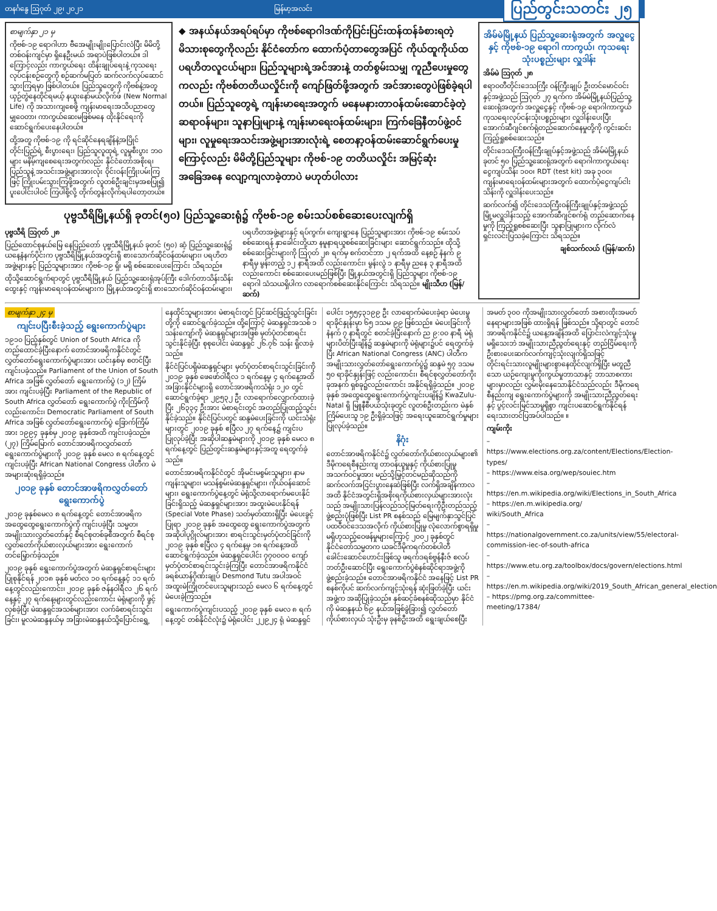တနင်္ဂနွေ ဩဂုတ် ၂၉၊ ၂၀၂၁ မြန်မာ့အလင်း ပြည်တွင်းသတင်း ၂၅
စာမျက်နှာ ၂၁ မှ
ကိုဗစ်-၁၉ ရောဂါဟာ ဗီအေမျိုးမျိုးပြောင်းလဲပြီး မိမိတို့တစ်ဝန်းကျင်မှာ ရှိနေဦးမယ် အရာပဲဖြစ်ပါတယ်။ ဒါကြောင့်လည်း ကာကွယ်ရေး ထိန်းချုပ်ရေးနဲ့ ကုသရေးလုပ်ငန်းစဉ်တွေကို စဉ်ဆက်မပြတ် ဆက်လက်လုပ်ဆောင်သွားကြရမှာ ဖြစ်ပါတယ်။ ပြည်သူတွေကို ကိုဗစ်နဲ့အတူ ယှဉ်တွဲနေထိုင်ရမယ့် နယူးနော်မယ်လိုက်ဖ် (New Normal Life) ကို အသားကျစေဖို့ ကျန်းမာရေးအသိပညာတွေ မျှဝေတာ၊ ကာကွယ်ဆေးမဖြစ်မနေ ထိုးနိုင်ရေးကို ဆောင်ရွက်ပေးနေပါတယ်။
ထို့အတူ ကိုဗစ်-၁၉ ကို ရင်ဆိုင်နေရချိန်နဲ့အပြိုင် တိုင်းပြည်ရဲ့ စီးပွားရေး၊ ပြည်သူလူထုရဲ့ လူမှုစီးပွား ဘဝများ မနိမ့်ကျစေရေးအတွက်လည်း နိုင်ငံတော်အစိုးရ၊ ပြည်သူနဲ့ အသင်းအဖွဲ့များအားလုံး ဝိုင်းဝန်းကြိုးပမ်းကြဖြင့် ကြိုးပမ်းသွားကြဖို့အတွက် လူတစ်ဦးချင်းမှအစပြု၍ ပူးပေါင်းပါဝင် ကြပါစို့လို့ တိုက်တွန်းလိုက်ရပါတော့တယ်။
◆ အနယ်နယ်အရပ်ရပ်မှာ ကိုဗစ်ရောဂါဒဏ်ကိုပြင်းပြင်းထန်ထန်ခံစားရတဲ့ မိသားစုတွေကိုလည်း နိုင်ငံတော်က ထောက်ပံ့တာတွေအပြင် ကိုယ်ထူကိုယ်ထ ပရဟိတလူငယ်များ၊ ပြည်သူများရဲ့အင်အားနဲ့ တတ်စွမ်းသမျှ ကူညီပေးမှုတွေကလည်း ကိုဗစ်တတိယလှိုင်းကို ကျော်ဖြတ်ဖို့အတွက် အင်အားတွေပဲဖြစ်ခဲ့ရပါတယ်။ ပြည်သူတွေရဲ့ ကျန်းမာရေးအတွက် မနေမနားတာဝန်ထမ်းဆောင်ခဲ့တဲ့ ဆရာဝန်များ၊ သူနာပြုများနဲ့ ကျန်းမာရေးဝန်ထမ်းများ၊ ကြက်ခြေနီတပ်ဖွဲ့ဝင်များ၊ လူမှုရေးအသင်းအဖွဲ့များအားလုံးရဲ့ စေတနာ့ဝန်ထမ်းဆောင်ရွက်ပေးမှုကြောင့်လည်း မိမိတို့ပြည်သူများ ကိုဗစ်-၁၉ တတိယလှိုင်း အမြင့်ဆုံးအခြေအနေ လျော့ကျလာခဲ့တာပဲ မဟုတ်ပါလား
ပုဗ္ဗသီရိမြို့နယ်ရှိ ခုတင်(၅၀) ပြည်သူ့ဆေးရုံ၌ ကိုဗစ်-၁၉ စမ်းသပ်စစ်ဆေးပေးလျက်ရှိ
ပုဗ္ဗသီရိ ဩဂုတ် ၂၈
ပြည်ထောင်စုနယ်မြေ နေပြည်တော် ပုဗ္ဗသီရိမြို့နယ် ခုတင် (၅၀) ဆံ့ ပြည်သူ့ဆေးရုံ၌ ယနေ့နံနက်ပိုင်းက ပုဗ္ဗသီရိမြို့နယ်အတွင်းရှိ စားသောက်ဆိုင်ဝန်ထမ်းများ၊ ပရဟိတအဖွဲ့များနှင့် ပြည်သူများအား ကိုဗစ်-၁၉ ရှိ၊ မရှိ စစ်ဆေးပေးကြောင်း သိရသည်။
ထိုသို့ဆောင်ရွက်ရာတွင် ပုဗ္ဗသီရိမြို့နယ် ပြည်သူ့ဆေးရုံအုပ်ကြီး ဒေါက်တာသိန်းသိန်းထွေးနှင့် ကျန်းမာရေးဝန်ထမ်းများက မြို့နယ်အတွင်းရှိ စားသောက်ဆိုင်ဝန်ထမ်းများ၊ ပရဟိတအဖွဲ့များနှင့် ရပ်ကွက်၊ ကျေးရွာနေ ပြည်သူများအား ကိုဗစ်-၁၉ စမ်းသပ်စစ်ဆေးရန် နှာခေါင်းတို့ယာ နမူနာရယူစစ်ဆေးခြင်းများ ဆောင်ရွက်သည်။ ထိုသို့စစ်ဆေးခြင်းများကို ဩဂုတ် ၂၈ ရက်မှ စက်တင်ဘာ ၂ ရက်အထိ နေ့စဉ် နံနက် ၉ နာရီမှ မွန်းတည့် ၁၂ နာရီအထိ လည်းကောင်း၊ မွန်းလွဲ ၁ နာရီမှ ညနေ ၃ နာရီအထိ လည်းကောင်း စစ်ဆေးပေးမည်ဖြစ်ပြီး မြို့နယ်အတွင်းရှိ ပြည်သူများ ကိုဗစ်-၁၉ ရောဂါ သံသယရှိပါက လာရောက်စစ်ဆေးနိုင်ကြောင်း သိရသည်။ မျိုးသီဟ (မြန်/ဆက်)
အိမ်မဲမြို့နယ် ပြည်သူ့ဆေးရုံအတွက် အလှူငွေနှင့် ကိုဗစ်-၁၉ ရောဂါ ကာကွယ်၊ ကုသရေးသုံးပစ္စည်းများ လှူဒါန်း
အိမ်မဲ ဩဂုတ် ၂၈
ဧရာဝတီတိုင်းဒေသကြီး ဝန်ကြီးချုပ် ဦးတင်မောင်ဝင်းနှင့်အဖွဲ့သည် ဩဂုတ် ၂၇ ရက်က အိမ်မဲမြို့နယ်ပြည်သူ့ဆေးရုံအတွက် အလှူငွေနှင့် ကိုဗစ်-၁၉ ရောဂါကာကွယ်ကုသရေးလုပ်ငန်းသုံးပစ္စည်းများ လှူဒါန်းပေးပြီး အောက်ဆီဂျင်စက်ရုံတည်ဆောက်နေမှုတို့ကို ကွင်းဆင်းကြည့်ရှုစစ်ဆေးသည်။
တိုင်းဒေသကြီးဝန်ကြီးချုပ်နှင့်အဖွဲ့သည် အိမ်မဲမြို့နယ် ခုတင် ၅၀ ပြည်သူ့ဆေးရုံအတွက် ရောဂါကာကွယ်ရေးငွေကျပ်သိန်း ၁၀၀၊ RDT (test kit) အခု ၃၀၀၊ ကျန်းမာရေးဝန်ထမ်းများအတွက် ထောက်ပံ့ငွေကျပ်ငါးသိန်းကို လှူဒါန်းပေးသည်။
ဆက်လက်၍ တိုင်းဒေသကြီးဝန်ကြီးချုပ်နှင့်အဖွဲ့သည် မြို့မလှူဒါန်းသည့် အောက်ဆီဂျင်စက်ရုံ တည်ဆောက်နေမှုကို ကြည့်ရှုစစ်ဆေးပြီး သူနာပြုများက လိုက်လံရှင်းလင်းပြသခဲ့ကြောင်း သိရသည်။
ချစ်သက်လယ် (မြန်/ဆက်)
စာမျက်နှာ ၂၄ မှ
ကျင်းပပြီးစီးခဲ့သည့် ရွေးကောက်ပွဲများ
၁၉၁၀ ပြည့်နှစ်တွင် Union of South Africa ကို တည်ထောင်ခဲ့ပြီးနောက် တောင်အာဖရိကနိုင်ငံတွင် လွှတ်တော်ရွေးကောက်ပွဲများအား ယင်းနှစ်မှ စတင်ပြီး ကျင်းပခဲ့သည်။ Parliament of the Union of South Africa အဖြစ် လွှတ်တော် ရွေးကောက်ပွဲ (၁၂) ကြိမ်အား ကျင်းပခဲ့ပြီး Parliament of the Republic of South Africa လွှတ်တော် ရွေးကောက်ပွဲ ကိုးကြိမ်ကိုလည်းကောင်း၊ Democratic Parliament of South Africa အဖြစ် လွှတ်တော်ရွေးကောက်ပွဲ ခြောက်ကြိမ်အား ၁၉၉၄ ခုနှစ်မှ ၂၀၁၉ ခုနှစ်အထိ ကျင်းပခဲ့သည်။ (၂၇) ကြိမ်မြောက် တောင်အာဖရိကလွှတ်တော် ရွေးကောက်ပွဲများကို ၂၀၁၉ ခုနှစ် မေလ ၈ ရက်နေ့တွင် ကျင်းပခဲ့ပြီး African National Congress ပါတီက မဲအများဆုံးရရှိခဲ့သည်။
၂၀၁၉ ခုနှစ် တောင်အာဖရိကလွှတ်တော် ရွေးကောက်ပွဲ
၂၀၁၉ ခုနှစ်မေလ ၈ ရက်နေ့တွင် တောင်အာဖရိက အထွေထွေရွေးကောက်ပွဲကို ကျင်းပခဲ့ပြီး သမ္မတ၊ အမျိုးသားလွှတ်တော်နှင့် စီရင်စုတစ်ခုစီအတွက် စီရင်စုလွှတ်တော်ကိုယ်စားလှယ်များအား ရွေးကောက်တင်မြှောက်ခဲ့သည်။
၂၀၁၉ ခုနှစ် ရွေးကောက်ပွဲအတွက် မဲဆန္ဒရှင်စာရင်းများ ပြုစုနိုင်ရန် ၂၀၁၈ ခုနှစ် မတ်လ ၁၀ ရက်နေ့နှင့် ၁၁ ရက်နေ့တွင်လည်းကောင်း၊ ၂၀၁၉ ခုနှစ် ဇန်နဝါရီလ ၂၆ ရက်နေ့နှင့် ၂၇ ရက်နေ့များတွင်လည်းကောင်း မဲရုံများကို ဖွင့်လှစ်ခဲ့ပြီး မဲဆန္ဒရှင်အသစ်များအား လက်ခံစာရင်းသွင်းခြင်း၊ မူလမဲဆန္ဒနယ်မှ အခြားမဲဆန္ဒနယ်သို့ပြောင်းရွှေ့နေထိုင်သူများအား မဲစာရင်းတွင် ပြင်ဆင်ဖြည့်သွင်းခြင်းတို့ကို ဆောင်ရွက်ခဲ့သည်။ ထို့ကြောင့် မဲဆန္ဒရှင်အသစ် ၁ သန်းကျော်ကို မဲဆန္ဒရှင်များအဖြစ် မှတ်ပုံတင်စာရင်းသွင်းနိုင်ခဲ့ပြီး စုစုပေါင်း မဲဆန္ဒရှင် ၂၆.၇၆ သန်း ရှိလာခဲ့သည်။
နိုင်ငံပြင်ပရှိမဲဆန္ဒရှင်များ မှတ်ပုံတင်စာရင်းသွင်းခြင်းကို ၂၀၁၉ ခုနှစ် ဖေဖော်ဝါရီလ ၁ ရက်နေ့မှ ၄ ရက်နေ့အထိ အခြားနိုင်ငံများရှိ တောင်အာဖရိကသံရုံး ၁၂၀ တွင် ဆောင်ရွက်ခဲ့ရာ ၂၉၅၃၂ ဦး လာရောက်လျှောက်ထားခဲ့ပြီး ၂၆၃၃၄ ဦးအား မဲစာရင်းတွင် အတည်ပြုထည့်သွင်းနိုင်ခဲ့သည်။ နိုင်ငံပြင်ပတွင် ဆန္ဒမဲပေးခြင်းကို ယင်းသံရုံးများတွင် ၂၀၁၉ ခုနှစ် ဧပြီလ ၂၇ ရက်နေ့၌ ကျင်းပပြုလုပ်ခဲ့ပြီး အဆိုပါဆန္ဒမဲများကို ၂၀၁၉ ခုနှစ် မေလ ၈ ရက်နေ့တွင် ပြည်တွင်းဆန္ဒမဲများနှင့်အတူ ရေတွက်ခဲ့သည်။
တောင်အာဖရိကနိုင်ငံတွင် အိုမင်းမစွမ်းသူများ၊ နာမကျန်းသူများ၊ မသန်စွမ်းမဲဆန္ဒရှင်များ၊ ကိုယ်ဝန်ဆောင်များ၊ ရွေးကောက်ပွဲနေ့တွင် မဲရုံသို့လာရောက်မပေးနိုင်ခြင်းရှိသည့် မဲဆန္ဒရှင်များအား အထူးမဲပေးနိုင်ရန် (Special Vote Phase) သတ်မှတ်ထားရှိပြီး မဲပေးခွင့်ပြုရာ ၂၀၁၉ ခုနှစ် အထွေထွေ ရွေးကောက်ပွဲအတွက် အဆိုပါပုဂ္ဂိုလ်များအား စာရင်းသွင်းမှတ်ပုံတင်ခြင်းကို ၂၀၁၉ ခုနှစ် ဧပြီလ ၄ ရက်နေ့မှ ၁၈ ရက်နေ့အထိ ဆောင်ရွက်ခဲ့သည်။ မဲဆန္ဒရှင်ပေါင်း ၇၇၀၀၀၀ ကျော် မှတ်ပုံတင်စာရင်းသွင်းခဲ့ကြပြီး တောင်အာဖရိကနိုင်ငံ ခရစ်ယာန်ဂိုဏ်းချုပ် Desmond Tutu အပါအဝင် အထူးမဲကြိုတင်ပေးသူများသည် မေလ ၆ ရက်နေ့တွင် မဲပေးခဲ့ကြသည်။
ရွေးကောက်ပွဲကျင်းပသည့် ၂၀၁၉ ခုနှစ် မေလ ၈ ရက်နေ့တွင် တစ်နိုင်ငံလုံး၌ မဲရုံပေါင်း ၂၂၉၂၄ ရုံ မဲဆန္ဒရှင်ပေါင်း ၁၅၅၄၃၁၉၉ ဦး လာရောက်မဲပေးခဲ့ရာ မဲပေးမှုရာခိုင်နှုန်းမှာ ၆၅ ဒသမ ၉၉ ဖြစ်သည်။ မဲပေးခြင်းကို နံနက် ၇ နာရီတွင် စတင်ခဲ့ပြီးနောက် ည ၉:၀၀ နာရီ မဲရုံများပိတ်ပြီးချိန်၌ ဆန္ဒမဲများကို မဲရုံများ၌ပင် ရေတွက်ခဲ့ပြီး African National Congress (ANC) ပါတီက အမျိုးသားလွှတ်တော်ရွေးကောက်ပွဲ၌ ဆန္ဒမဲ ၅၇ ဒသမ ၅၀ ရာခိုင်နှုန်းဖြင့် လည်းကောင်း၊ စီရင်စုလွှတ်တော်ကိုးခုအနက် ရှစ်ခု၌လည်းကောင်း အနိုင်ရရှိခဲ့သည်။ ၂၀၁၉ ခုနှစ် အထွေထွေရွေးကောက်ပွဲကျင်းပချိန်၌ KwaZulu-Natal ရှိ မြူနီစီပယ်သုံးခုတွင် လူတစ်ဦးတည်းက မဲနှစ်ကြိမ်ပေးသူ ၁၉ ဦးရှိခဲ့သဖြင့် အရေးယူဆောင်ရွက်မှုများပြုလုပ်ခဲ့သည်။
နိဂုံး
တောင်အာဖရိကနိုင်ငံ၌ လွှတ်တော်ကိုယ်စားလှယ်များ၏ ဒီမိုကရေစီနည်းကျ တာဝန်ယူမှုနှင့် ကိုယ်စားပြုမှုအသက်ဝင်မှုအား မည်သို့မြှင့်တင်မည်ဆိုသည်ကို ဆက်လက်အငြင်းပွားနေဆဲဖြစ်ပြီး လက်ရှိအချိန်ကာလအထိ နိုင်ငံအတွင်းရှိအစိုးရကိုယ်စားလှယ်များအားလုံးသည် အမျိုးသားပြန်လည်သင့်မြတ်ရေးကိုဦးတည်သည့် ဖွဲ့စည်းပုံဖြစ်ပြီး List PR စနစ်သည် မြေမျက်နှာသွင်ပြင် ပထဝီဝင်ဒေသအလိုက် ကိုယ်စားပြုမှု လုံလောက်စွာရရှိမှု မရှိဟုသည့်ဝေဖန်မှုများကြောင့် ၂၀၀၂ ခုနှစ်တွင် နိုင်ငံတော်သမ္မတက ယခင်ဒီမိုကရက်တစ်ပါတီ ခေါင်းဆောင်ဟောင်းဖြစ်သူ ဖရက်ဒရစ်ဗွန်နီးဇ် စလပ်ဘတ်ဦးဆောင်ပြီး ရွေးကောက်ပွဲစံနစ်ဆိုင်ရာအဖွဲ့ကို ဖွဲ့စည်းခဲ့သည်။ တောင်အာဖရိကနိုင်ငံ အနေဖြင့် List PR စနစ်ကိုပင် ဆက်လက်ကျင့်သုံးရန် ဆုံးဖြတ်ခဲ့ပြီး ယင်းအဖွဲ့က အဆိုပြုခဲ့သည်။ နှစ်ဆင့်ခံစနစ်ဆိုသည်မှာ နိုင်ငံကို မဲဆန္ဒနယ် ၆၉ နယ်အဖြစ်ခွဲခြား၍ လွှတ်တော်ကိုယ်စားလှယ် သုံးဦးမှ ခုနစ်ဦးအထိ ရွေးချယ်စေပြီး အမတ် ၃၀၀ ကိုအမျိုးသားလွှတ်တော် အစားထိုးအမတ်နေရာများအဖြစ် ထားရှိရန် ဖြစ်သည်။ သို့ရာတွင် တောင်အာဖရိကနိုင်ငံ၌ ယနေ့အချိန်အထိ ပြောင်းလဲကျင့်သုံးမှု မရှိသေးဘဲ အမျိုးသားညီညွတ်ရေးနှင့် တည်ငြိမ်ရေးကို ဦးစားပေးဆက်လက်ကျင့်သုံးလျက်ရှိသဖြင့် တိုင်းရင်းသားလူမျိုးများစွာနေထိုင်လျက်ရှိပြီး မတူညီသော ယဉ်ကျေးမှုကိုးကွယ်မှုဘာသာနှင့် ဘာသာစကားများမှာလည်း လွှမ်းမိုးနေသောနိုင်ငံသည်လည်း ဒီမိုကရေစီနည်းကျ ရွေးကောက်ပွဲများကို အမျိုးသားညီညွတ်ရေးနှင့် ပွင့်လင်းမြင်သာမှုရှိစွာ ကျင်းပဆောင်ရွက်နိုင်ရန် ရေးသားတင်ပြအပ်ပါသည်။ ။
ကျမ်းကိုး
– https://www.elections.org.za/content/Elections/Election-types/
– https://www.eisa.org/wep/souiec.htm
– https://en.m.wikipedia.org/wiki/Elections_in_South_Africa
– https://en.m.wikipedia.org/ wiki/South_Africa
– https://nationalgovernment.co.za/units/view/55/electoral-commission-iec-of-south-africa
– https://www.etu.org.za/toolbox/docs/govern/elections.html
– https://en.m.wikipedia.org/wiki/2019_South_African_general_election
– https://pmg.org.za/committee-meeting/17384/